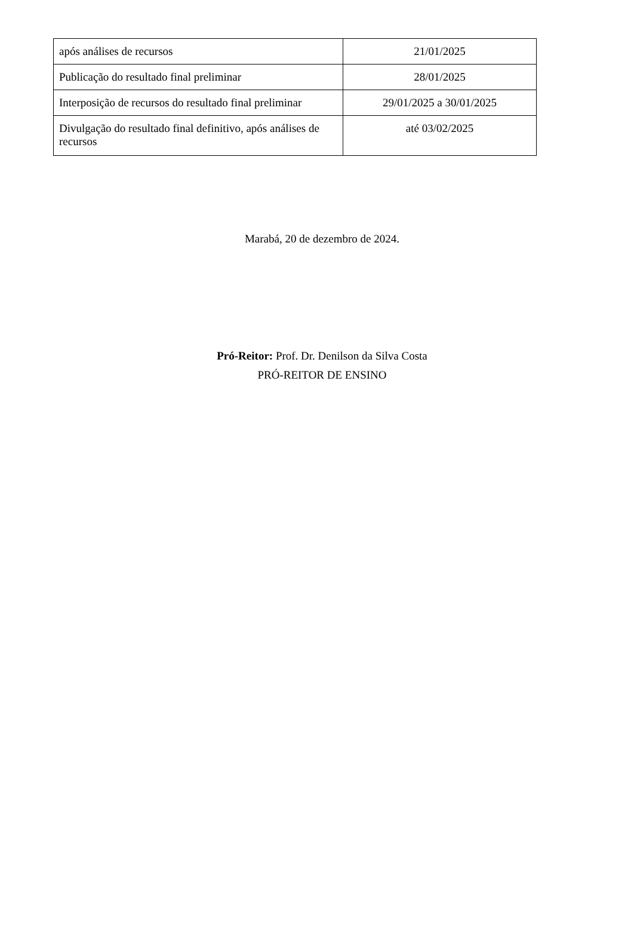| após análises de recursos | 21/01/2025 |
| Publicação do resultado final preliminar | 28/01/2025 |
| Interposição de recursos do resultado final preliminar | 29/01/2025 a 30/01/2025 |
| Divulgação do resultado final definitivo, após análises de recursos | até 03/02/2025 |
Marabá, 20 de dezembro de 2024.
Pró-Reitor: Prof. Dr. Denilson da Silva Costa
PRÓ-REITOR DE ENSINO